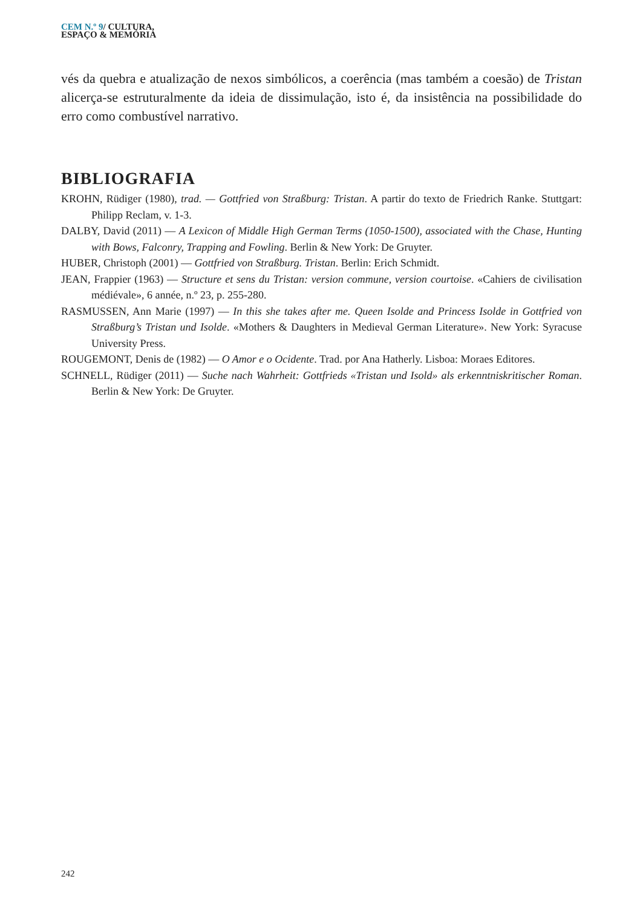CEM N.º 9/ CULTURA,
ESPAÇO & MEMÓRIA
vés da quebra e atualização de nexos simbólicos, a coerência (mas também a coesão) de Tristan alicerça-se estruturalmente da ideia de dissimulação, isto é, da insistência na possibilidade do erro como combustível narrativo.
BIBLIOGRAFIA
KROHN, Rüdiger (1980), trad. — Gottfried von Straßburg: Tristan. A partir do texto de Friedrich Ranke. Stuttgart: Philipp Reclam, v. 1-3.
DALBY, David (2011) — A Lexicon of Middle High German Terms (1050-1500), associated with the Chase, Hunting with Bows, Falconry, Trapping and Fowling. Berlin & New York: De Gruyter.
HUBER, Christoph (2001) — Gottfried von Straßburg. Tristan. Berlin: Erich Schmidt.
JEAN, Frappier (1963) — Structure et sens du Tristan: version commune, version courtoise. «Cahiers de civilisation médiévale», 6 année, n.º 23, p. 255-280.
RASMUSSEN, Ann Marie (1997) — In this she takes after me. Queen Isolde and Princess Isolde in Gottfried von Straßburg’s Tristan und Isolde. «Mothers & Daughters in Medieval German Literature». New York: Syracuse University Press.
ROUGEMONT, Denis de (1982) — O Amor e o Ocidente. Trad. por Ana Hatherly. Lisboa: Moraes Editores.
SCHNELL, Rüdiger (2011) — Suche nach Wahrheit: Gottfrieds «Tristan und Isold» als erkenntniskritischer Roman. Berlin & New York: De Gruyter.
242